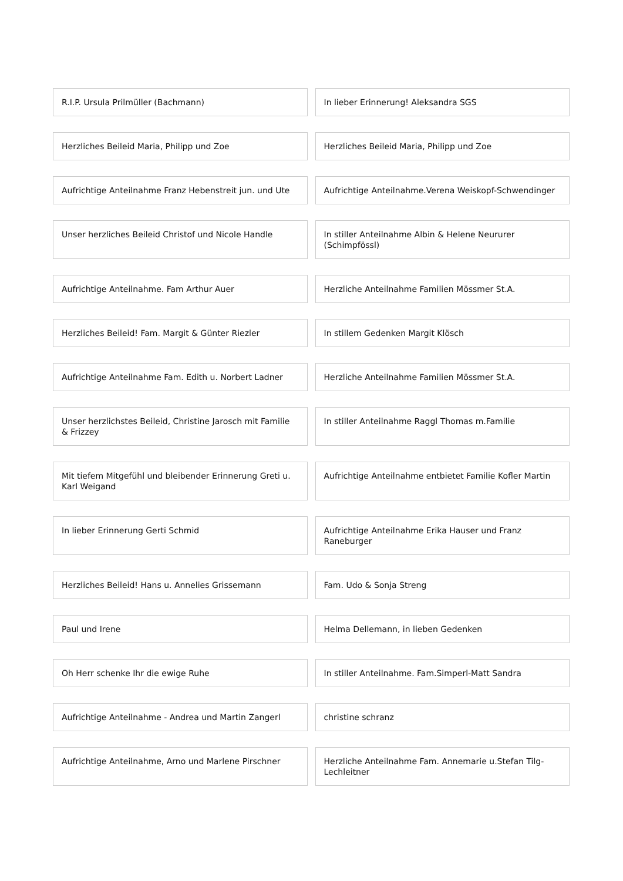R.I.P. Ursula Prilmüller (Bachmann)
In lieber Erinnerung! Aleksandra SGS
Herzliches Beileid Maria, Philipp und Zoe
Herzliches Beileid Maria, Philipp und Zoe
Aufrichtige Anteilnahme Franz Hebenstreit jun. und Ute
Aufrichtige Anteilnahme.Verena Weiskopf-Schwendinger
Unser herzliches Beileid Christof und Nicole Handle
In stiller Anteilnahme Albin & Helene Neururer (Schimpfössl)
Aufrichtige Anteilnahme. Fam Arthur Auer
Herzliche Anteilnahme Familien Mössmer St.A.
Herzliches Beileid! Fam. Margit & Günter Riezler
In stillem Gedenken Margit Klösch
Aufrichtige Anteilnahme Fam. Edith u. Norbert Ladner
Herzliche Anteilnahme Familien Mössmer St.A.
Unser herzlichstes Beileid, Christine Jarosch mit Familie & Frizzey
In stiller Anteilnahme Raggl Thomas m.Familie
Mit tiefem Mitgefühl und bleibender Erinnerung Greti u. Karl Weigand
Aufrichtige Anteilnahme entbietet Familie Kofler Martin
In lieber Erinnerung Gerti Schmid
Aufrichtige Anteilnahme Erika Hauser und Franz Raneburger
Herzliches Beileid! Hans u. Annelies Grissemann
Fam. Udo & Sonja Streng
Paul und Irene Helma Dellemann, in lieben Gedenken
Oh Herr schenke Ihr die ewige Ruhe
In stiller Anteilnahme. Fam.Simperl-Matt Sandra
Aufrichtige Anteilnahme - Andrea und Martin Zangerl
christine schranz
Aufrichtige Anteilnahme, Arno und Marlene Pirschner
Herzliche Anteilnahme Fam. Annemarie u.Stefan Tilg-Lechleitner